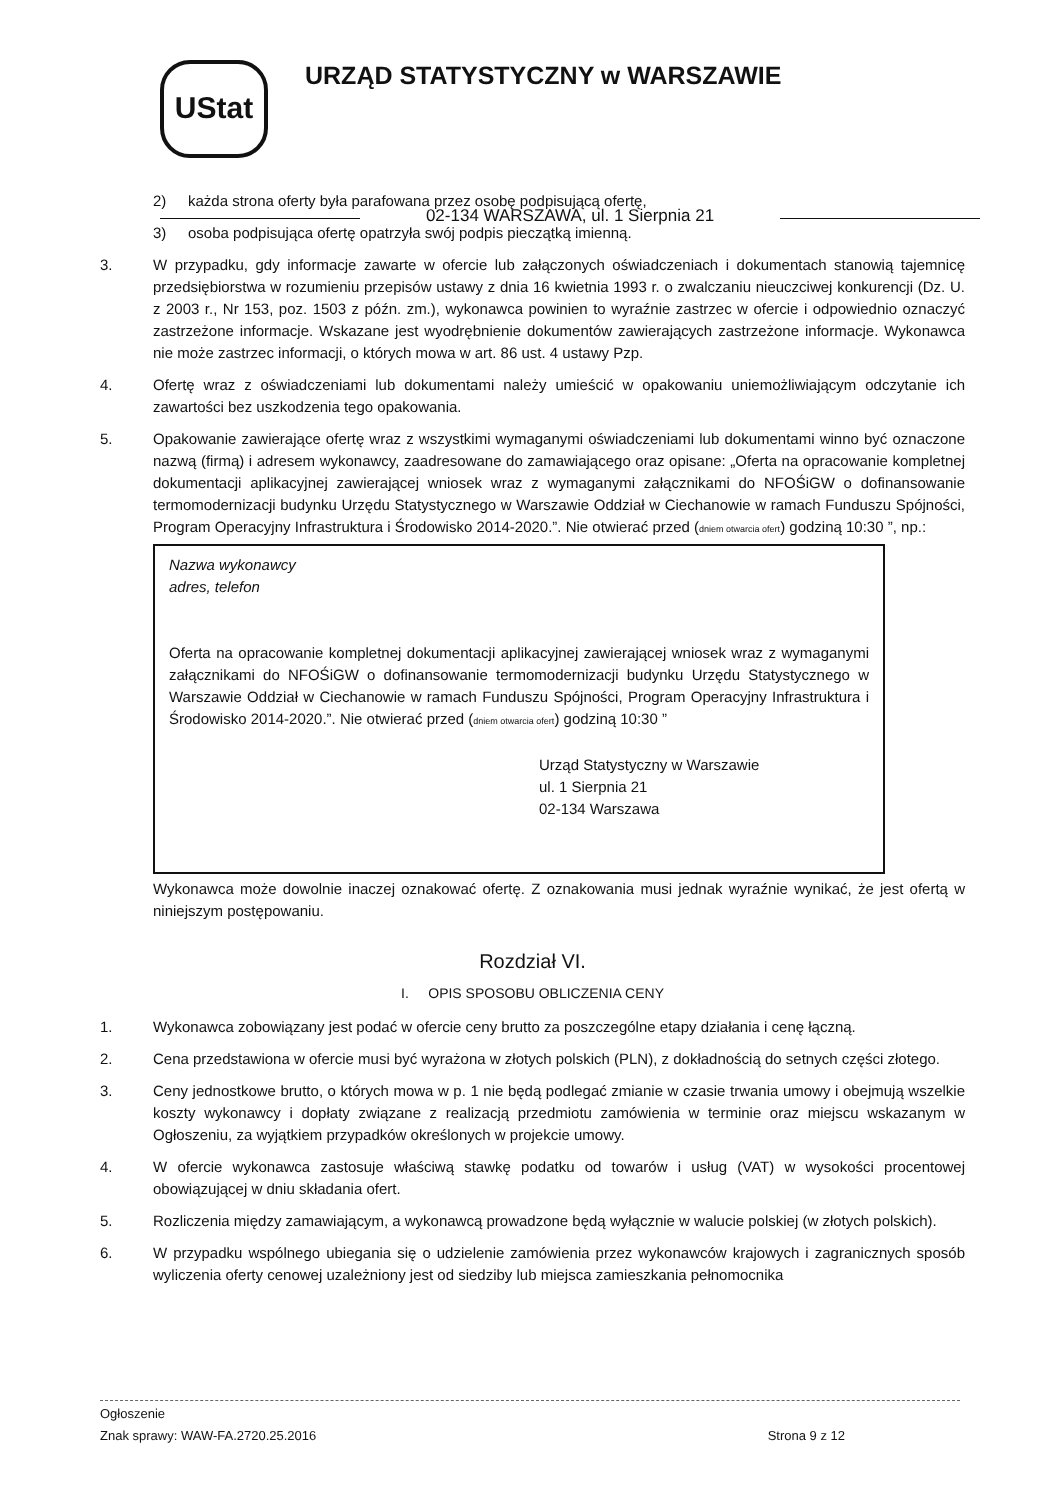UStat
URZĄD STATYSTYCZNY w WARSZAWIE
02-134 WARSZAWA, ul. 1 Sierpnia 21
2) każda strona oferty była parafowana przez osobę podpisującą ofertę,
3) osoba podpisująca ofertę opatrzyła swój podpis pieczątką imienną.
3. W przypadku, gdy informacje zawarte w ofercie lub załączonych oświadczeniach i dokumentach stanowią tajemnicę przedsiębiorstwa w rozumieniu przepisów ustawy z dnia 16 kwietnia 1993 r. o zwalczaniu nieuczciwej konkurencji (Dz. U. z 2003 r., Nr 153, poz. 1503 z późn. zm.), wykonawca powinien to wyraźnie zastrzec w ofercie i odpowiednio oznaczyć zastrzeżone informacje. Wskazane jest wyodrębnienie dokumentów zawierających zastrzeżone informacje. Wykonawca nie może zastrzec informacji, o których mowa w art. 86 ust. 4 ustawy Pzp.
4. Ofertę wraz z oświadczeniami lub dokumentami należy umieścić w opakowaniu uniemożliwiającym odczytanie ich zawartości bez uszkodzenia tego opakowania.
5. Opakowanie zawierające ofertę wraz z wszystkimi wymaganymi oświadczeniami lub dokumentami winno być oznaczone nazwą (firmą) i adresem wykonawcy, zaadresowane do zamawiającego oraz opisane: „Oferta na opracowanie kompletnej dokumentacji aplikacyjnej zawierającej wniosek wraz z wymaganymi załącznikami do NFOŚiGW o dofinansowanie termomodernizacji budynku Urzędu Statystycznego w Warszawie Oddział w Ciechanowie w ramach Funduszu Spójności, Program Operacyjny Infrastruktura i Środowisko 2014-2020.”. Nie otwierać przed (dniem otwarcia ofert) godziną 10:30 ”, np.:
Nazwa wykonawcy
adres, telefon
Oferta na opracowanie kompletnej dokumentacji aplikacyjnej zawierającej wniosek wraz z wymaganymi załącznikami do NFOŚiGW o dofinansowanie termomodernizacji budynku Urzędu Statystycznego w Warszawie Oddział w Ciechanowie w ramach Funduszu Spójności, Program Operacyjny Infrastruktura i Środowisko 2014-2020.”. Nie otwierać przed (dniem otwarcia ofert) godziną 10:30 ”
Urząd Statystyczny w Warszawie
ul. 1 Sierpnia 21
02-134 Warszawa
Wykonawca może dowolnie inaczej oznakować ofertę. Z oznakowania musi jednak wyraźnie wynikać, że jest ofertą w niniejszym postępowaniu.
Rozdział VI.
I. OPIS SPOSOBU OBLICZENIA CENY
1. Wykonawca zobowiązany jest podać w ofercie ceny brutto za poszczególne etapy działania i cenę łączną.
2. Cena przedstawiona w ofercie musi być wyrażona w złotych polskich (PLN), z dokładnością do setnych części złotego.
3. Ceny jednostkowe brutto, o których mowa w p. 1 nie będą podlegać zmianie w czasie trwania umowy i obejmują wszelkie koszty wykonawcy i dopłaty związane z realizacją przedmiotu zamówienia w terminie oraz miejscu wskazanym w Ogłoszeniu, za wyjątkiem przypadków określonych w projekcie umowy.
4. W ofercie wykonawca zastosuje właściwą stawkę podatku od towarów i usług (VAT) w wysokości procentowej obowiązującej w dniu składania ofert.
5. Rozliczenia między zamawiającym, a wykonawcą prowadzone będą wyłącznie w walucie polskiej (w złotych polskich).
6. W przypadku wspólnego ubiegania się o udzielenie zamówienia przez wykonawców krajowych i zagranicznych sposób wyliczenia oferty cenowej uzależniony jest od siedziby lub miejsca zamieszkania pełnomocnika
Ogłoszenie
Znak sprawy: WAW-FA.2720.25.2016 Strona 9 z 12